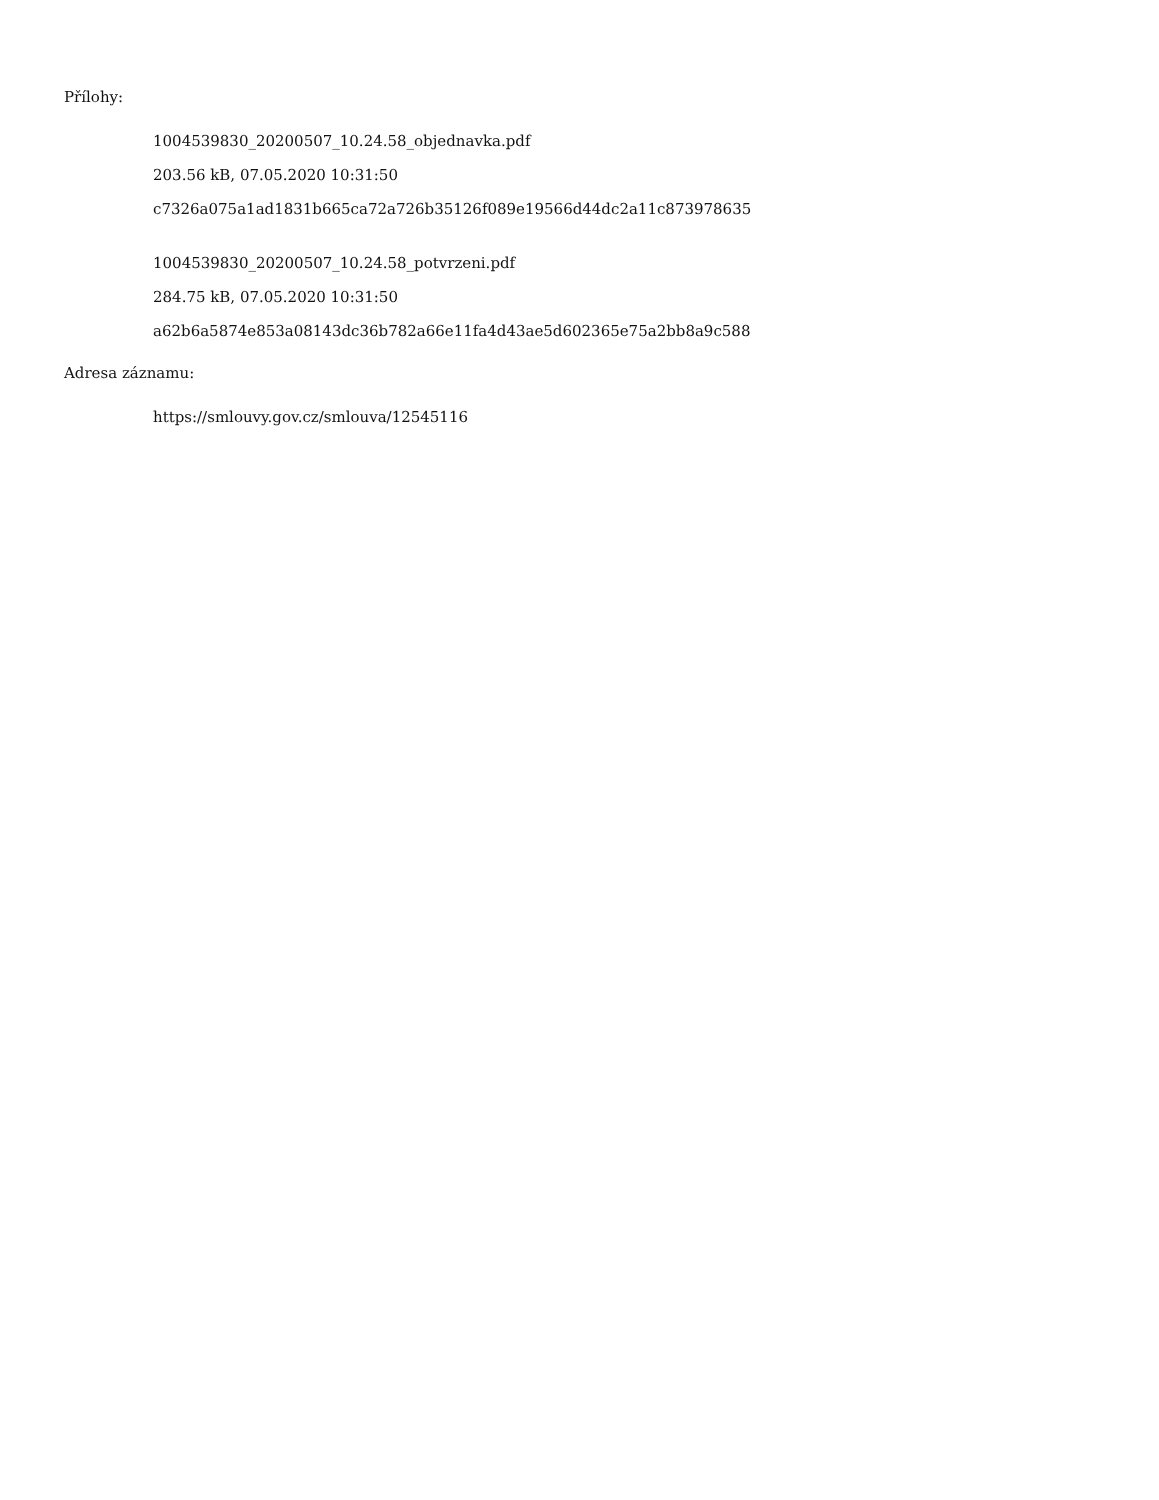Přílohy:
1004539830_20200507_10.24.58_objednavka.pdf
203.56 kB, 07.05.2020 10:31:50
c7326a075a1ad1831b665ca72a726b35126f089e19566d44dc2a11c873978635
1004539830_20200507_10.24.58_potvrzeni.pdf
284.75 kB, 07.05.2020 10:31:50
a62b6a5874e853a08143dc36b782a66e11fa4d43ae5d602365e75a2bb8a9c588
Adresa záznamu:
https://smlouvy.gov.cz/smlouva/12545116